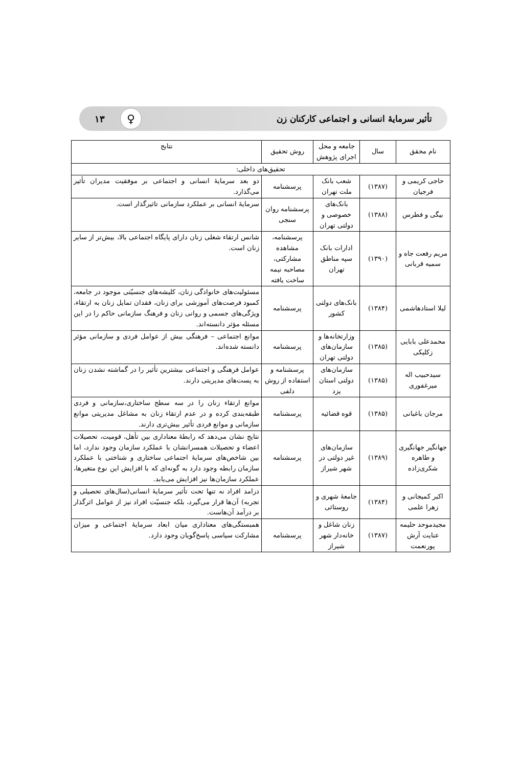تأثیر سرمایهٔ انسانی و اجتماعی کارکنان زن ♀ ۱۳
| نام محقق | سال | جامعه و محل اجرای پژوهش | روش تحقیق | نتایج |
| --- | --- | --- | --- | --- |
| تحقیق‌های داخلی: | | | | |
| حاجی کریمی و فرجیان | (۱۳۸۷) | شعب بانک ملت تهران | پرسشنامه | دو بعد سرمایهٔ انسانی و اجتماعی بر موفقیت مدیران تأثیر می‌گذارد. |
| بیگی و فطرس | (۱۳۸۸) | بانک‌های خصوصی و دولتی تهران | پرسشنامه روان سنجی | سرمایهٔ انسانی بر عملکرد سازمانی تاثیرگذار است. |
| مریم رفعت جاه و سمیه قربانی | (۱۳۹۰) | ادارات بانک سپه مناطق تهران | پرسشنامه، مشاهده مشارکتی، مصاحبه نیمه ساخت یافته | شانس ارتقاء شغلی زنان دارای پایگاه اجتماعی بالا، بیش‌تر از سایر زنان است. |
| لیلا استادهاشمی | (۱۳۸۴) | بانک‌های دولتی کشور | پرسشنامه | مسئولیت‌های خانوادگی زنان، کلیشه‌های جنسیّتی موجود در جامعه، کمبود فرصت‌های آموزشی برای زنان، فقدان تمایل زنان به ارتقاء، ویژگی‌های جسمی و روانی زنان و فرهنگ سازمانی حاکم را در این مسئله مؤثر دانسته‌اند. |
| محمدعلی بابایی زکلیکی | (۱۳۸۵) | وزارتخانه‌ها و سازمان‌های دولتی تهران | پرسشنامه | موانع اجتماعی – فرهنگی بیش از عوامل فردی و سازمانی مؤثر دانسته شده‌اند. |
| سیدحبیب اله میرغفوری | (۱۳۸۵) | سازمان‌های دولتی استان یزد | پرسشنامه و استفاده از روش دلفی | عوامل فرهنگی و اجتماعی بیشترین تأثیر را در گماشته نشدن زنان به پست‌های مدیریتی دارند. |
| مرجان باغبانی | (۱۳۸۵) | قوه قضائیه | پرسشنامه | موانع ارتقاء زنان را در سه سطح ساختاری،سازمانی و فردی طبقه‌بندی کرده و در عدم ارتقاء زنان به مشاغل مدیریتی موانع سازمانی و موانع فردی تأثیر بیش‌تری دارند. |
| جهانگیر جهانگیری و طاهره شکری‌زاده | (۱۳۸۹) | سازمان‌های غیر دولتی در شهر شیراز | پرسشنامه | نتایج نشان می‌دهد که رابطهٔ معناداری بین تأهل، قومیت، تحصیلات اعضاء و تحصیلات همسرانشان با عملکرد سازمان وجود ندارد، اما بین شاخص‌های سرمایهٔ اجتماعی ساختاری و شناختی با عملکرد سازمان رابطه وجود دارد به گونه‌ای که با افزایش این نوع متغیرها، عملکرد سازمان‌ها نیز افزایش می‌یابد. |
| اکبر کمیجانی و زهرا علمی | (۱۳۸۴) | جامعهٔ شهری و روستائی | | درامد افراد نه تنها تحت تأثیر سرمایهٔ انسانی(سال‌های تحصیلی و تجربه) آن‌ها قرار می‌گیرد، بلکه جنسیّت افراد نیز از عوامل اثرگذار بر درآمد آن‌هاست. |
| مجیدموحد حلیمه عنایت آرش پورنعمت | (۱۳۸۷) | زنان شاغل و خانه‌دار شهر شیراز | پرسشنامه | همبستگی‌های معناداری میان ابعاد سرمایهٔ اجتماعی و میزان مشارکت سیاسی پاسخ‌گویان وجود دارد. |